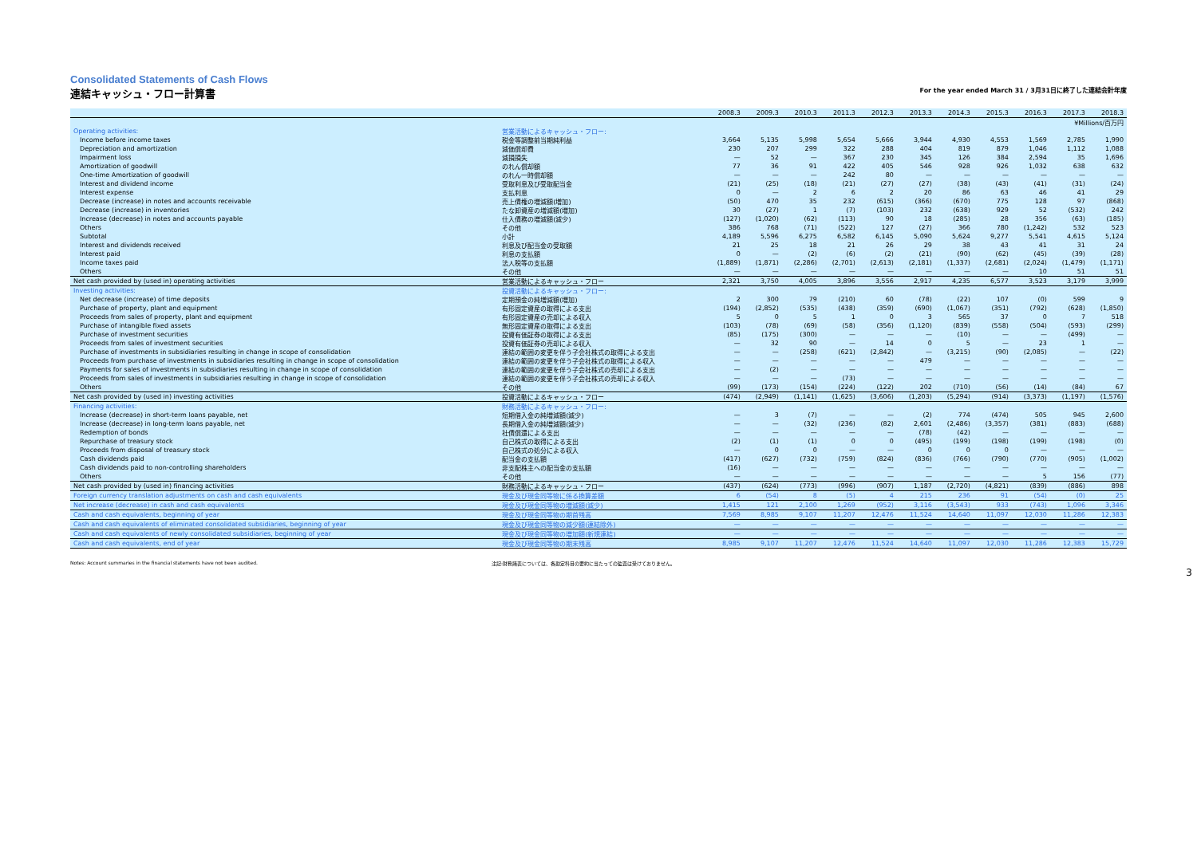Consolidated Statements of Cash Flows
連結キャッシュ・フロー計算書 For the year ended March 31 / 3月31日に終了した連結会計年度
| | | 2008.3 | 2009.3 | 2010.3 | 2011.3 | 2012.3 | 2013.3 | 2014.3 | 2015.3 | 2016.3 | 2017.3 | 2018.3 |
| --- | --- | --- | --- | --- | --- | --- | --- | --- | --- | --- | --- | --- |
| | | ¥Millions/百万円 | | | | | | | | | | |
| Operating activities: | 営業活動によるキャッシュ・フロー: | | | | | | | | | | | |
| Income before income taxes | 税金等調整前当期純利益 | 3,664 | 5,135 | 5,998 | 5,654 | 5,666 | 3,944 | 4,930 | 4,553 | 1,569 | 2,785 | 1,990 |
| Depreciation and amortization | 減価償却費 | 230 | 207 | 299 | 322 | 288 | 404 | 819 | 879 | 1,046 | 1,112 | 1,088 |
| Impairment loss | 減損損失 | — | 52 | — | 367 | 230 | 345 | 126 | 384 | 2,594 | 35 | 1,696 |
| Amortization of goodwill | のれん償却額 | 77 | 36 | 91 | 422 | 405 | 546 | 928 | 926 | 1,032 | 638 | 632 |
| One-time Amortization of goodwill | のれん一時償却額 | — | — | — | 242 | 80 | — | — | — | — | — | — |
| Interest and dividend income | 受取利息及び受取配当金 | (21) | (25) | (18) | (21) | (27) | (27) | (38) | (43) | (41) | (31) | (24) |
| Interest expense | 支払利息 | 0 | — | 2 | 6 | 2 | 20 | 86 | 63 | 46 | 41 | 29 |
| Decrease (increase) in notes and accounts receivable | 売上債権の増減額(増加) | (50) | 470 | 35 | 232 | (615) | (366) | (670) | 775 | 128 | 97 | (868) |
| Decrease (increase) in inventories | たな卸資産の増減額(増加) | 30 | (27) | 1 | (7) | (103) | 232 | (638) | 929 | 52 | (532) | 242 |
| Increase (decrease) in notes and accounts payable | 仕入債務の増減額(減少) | (127) | (1,020) | (62) | (113) | 90 | 18 | (285) | 28 | 356 | (63) | (185) |
| Others | その他 | 386 | 768 | (71) | (522) | 127 | (27) | 366 | 780 | (1,242) | 532 | 523 |
| Subtotal | 小計 | 4,189 | 5,596 | 6,275 | 6,582 | 6,145 | 5,090 | 5,624 | 9,277 | 5,541 | 4,615 | 5,124 |
| Interest and dividends received | 利息及び配当金の受取額 | 21 | 25 | 18 | 21 | 26 | 29 | 38 | 43 | 41 | 31 | 24 |
| Interest paid | 利息の支払額 | 0 | — | (2) | (6) | (2) | (21) | (90) | (62) | (45) | (39) | (28) |
| Income taxes paid | 法人税等の支払額 | (1,889) | (1,871) | (2,286) | (2,701) | (2,613) | (2,181) | (1,337) | (2,681) | (2,024) | (1,479) | (1,171) |
| Others | その他 | — | — | — | — | — | — | — | — | 10 | 51 | 51 |
| Net cash provided by (used in) operating activities | 営業活動によるキャッシュ・フロー | 2,321 | 3,750 | 4,005 | 3,896 | 3,556 | 2,917 | 4,235 | 6,577 | 3,523 | 3,179 | 3,999 |
| Investing activities: | 投資活動によるキャッシュ・フロー: | | | | | | | | | | | |
| Net decrease (increase) of time deposits | 定期預金の純増減額(増加) | 2 | 300 | 79 | (210) | 60 | (78) | (22) | 107 | (0) | 599 | 9 |
| Purchase of property, plant and equipment | 有形固定資産の取得による支出 | (194) | (2,852) | (535) | (438) | (359) | (690) | (1,067) | (351) | (792) | (628) | (1,850) |
| Proceeds from sales of property, plant and equipment | 有形固定資産の売却による収入 | 5 | 0 | 5 | 1 | 0 | 3 | 565 | 37 | 0 | 7 | 518 |
| Purchase of intangible fixed assets | 無形固定資産の取得による支出 | (103) | (78) | (69) | (58) | (356) | (1,120) | (839) | (558) | (504) | (593) | (299) |
| Purchase of investment securities | 投資有価証券の取得による支出 | (85) | (175) | (300) | — | — | — | (10) | — | — | (499) | — |
| Proceeds from sales of investment securities | 投資有価証券の売却による収入 | — | 32 | 90 | — | 14 | 0 | 5 | — | 23 | 1 | — |
| Purchase of investments in subsidiaries resulting in change in scope of consolidation | 連結の範囲の変更を伴う子会社株式の取得による支出 | — | — | (258) | (621) | (2,842) | — | (3,215) | (90) | (2,085) | — | (22) |
| Proceeds from purchase of investments in subsidiaries resulting in change in scope of consolidation | 連結の範囲の変更を伴う子会社株式の取得による収入 | — | — | — | — | — | 479 | — | — | — | — | — |
| Payments for sales of investments in subsidiaries resulting in change in scope of consolidation | 連結の範囲の変更を伴う子会社株式の売却による支出 | — | (2) | — | — | — | — | — | — | — | — | — |
| Proceeds from sales of investments in subsidiaries resulting in change in scope of consolidation | 連結の範囲の変更を伴う子会社株式の売却による収入 | — | — | — | (73) | — | — | — | — | — | — | — |
| Others | その他 | (99) | (173) | (154) | (224) | (122) | 202 | (710) | (56) | (14) | (84) | 67 |
| Net cash provided by (used in) investing activities | 投資活動によるキャッシュ・フロー | (474) | (2,949) | (1,141) | (1,625) | (3,606) | (1,203) | (5,294) | (914) | (3,373) | (1,197) | (1,576) |
| Financing activities: | 財務活動によるキャッシュ・フロー: | | | | | | | | | | | |
| Increase (decrease) in short-term loans payable, net | 短期借入金の純増減額(減少) | — | 3 | (7) | — | — | (2) | 774 | (474) | 505 | 945 | 2,600 |
| Increase (decrease) in long-term loans payable, net | 長期借入金の純増減額(減少) | — | — | (32) | (236) | (82) | 2,601 | (2,486) | (3,357) | (381) | (883) | (688) |
| Redemption of bonds | 社債償還による支出 | — | — | — | — | — | (78) | (42) | — | — | — | — |
| Repurchase of treasury stock | 自己株式の取得による支出 | (2) | (1) | (1) | 0 | 0 | (495) | (199) | (198) | (199) | (198) | (0) |
| Proceeds from disposal of treasury stock | 自己株式の処分による収入 | — | 0 | 0 | — | — | 0 | 0 | 0 | — | — | — |
| Cash dividends paid | 配当金の支払額 | (417) | (627) | (732) | (759) | (824) | (836) | (766) | (790) | (770) | (905) | (1,002) |
| Cash dividends paid to non-controlling shareholders | 非支配株主への配当金の支払額 | (16) | — | — | — | — | — | — | — | — | — | — |
| Others | その他 | — | — | — | — | — | — | — | — | 5 | 156 | (77) |
| Net cash provided by (used in) financing activities | 財務活動によるキャッシュ・フロー | (437) | (624) | (773) | (996) | (907) | 1,187 | (2,720) | (4,821) | (839) | (886) | 898 |
| Foreign currency translation adjustments on cash and cash equivalents | 現金及び現金同等物に係る換算差額 | 6 | (54) | 8 | (5) | 4 | 215 | 236 | 91 | (54) | (0) | 25 |
| Net increase (decrease) in cash and cash equivalents | 現金及び現金同等物の増減額(減少) | 1,415 | 121 | 2,100 | 1,269 | (952) | 3,116 | (3,543) | 933 | (743) | 1,096 | 3,346 |
| Cash and cash equivalents, beginning of year | 現金及び現金同等物の期首残高 | 7,569 | 8,985 | 9,107 | 11,207 | 12,476 | 11,524 | 14,640 | 11,097 | 12,030 | 11,286 | 12,383 |
| Cash and cash equivalents of eliminated consolidated subsidiaries, beginning of year | 現金及び現金同等物の減少額(連結除外) | — | — | — | — | — | — | — | — | — | — | — |
| Cash and cash equivalents of newly consolidated subsidiaries, beginning of year | 現金及び現金同等物の増加額(新規連結) | — | — | — | — | — | — | — | — | — | — | — |
| Cash and cash equivalents, end of year | 現金及び現金同等物の期末残高 | 8,985 | 9,107 | 11,207 | 12,476 | 11,524 | 14,640 | 11,097 | 12,030 | 11,286 | 12,383 | 15,729 |
Notes: Account summaries in the financial statements have not been audited. 注記:財務諸表については、各勘定科目の要約に当たっての監査は受けておりません。
3